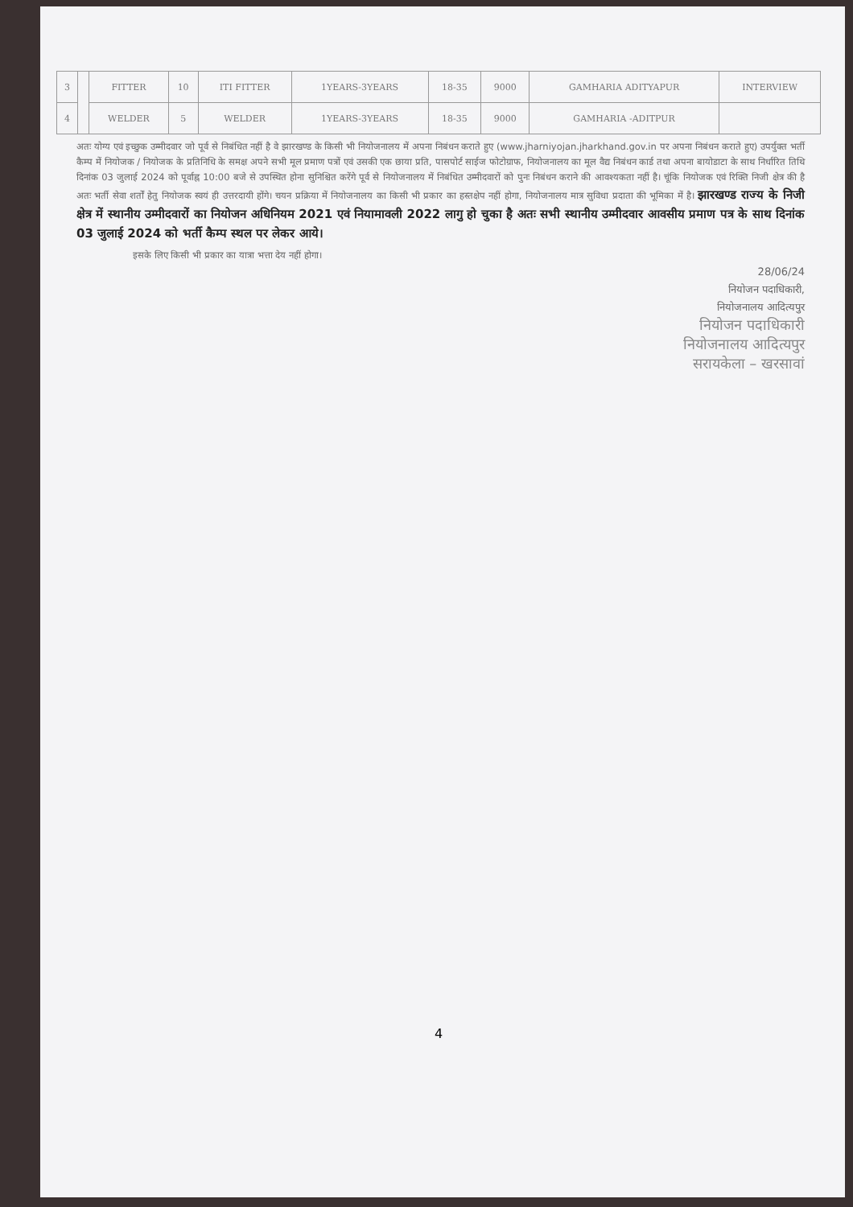| 3 | | FITTER | 10 | ITI FITTER | 1YEARS-3YEARS | 18-35 | 9000 | GAMHARIA ADITYAPUR | INTERVIEW |
| 4 | | WELDER | 5 | WELDER | 1YEARS-3YEARS | 18-35 | 9000 | GAMHARIA -ADITPUR | |
अतः योग्य एवं इच्छुक उम्मीदवार जो पूर्व से निबंधित नहीं है वे झारखण्ड के किसी भी नियोजनालय में अपना निबंधन कराते हुए (www.jharniyojan.jharkhand.gov.in पर अपना निबंधन कराते हुए) उपर्युक्त भर्ती कैम्प में नियोजक / नियोजक के प्रतिनिधि के समक्ष अपने सभी मूल प्रमाण पत्रों एवं उसकी एक छाया प्रति, पासपोर्ट साईज फोटोग्राफ, नियोजनालय का मूल वैद्य निबंधन कार्ड तथा अपना बायोडाटा के साथ निर्धारित तिथि दिनांक 03 जुलाई 2024 को पूर्वाह्न 10:00 बजे से उपस्थित होना सुनिश्चित करेंगे पूर्व से नियोजनालय में निबंधित उम्मीदवारों को पुनः निबंधन कराने की आवश्यकता नहीं है। चूंकि नियोजक एवं रिक्ति निजी क्षेत्र की है अतः भर्ती सेवा शर्तों हेतु नियोजक स्वयं ही उत्तरदायी होंगे। चयन प्रक्रिया में नियोजनालय का किसी भी प्रकार का हस्तक्षेप नहीं होगा, नियोजनालय मात्र सुविधा प्रदाता की भूमिका में है। झारखण्ड राज्य के निजी क्षेत्र में स्थानीय उम्मीदवारों का नियोजन अधिनियम 2021 एवं नियामावली 2022 लागु हो चुका है अतः सभी स्थानीय उम्मीदवार आवसीय प्रमाण पत्र के साथ दिनांक 03 जुलाई 2024 को भर्ती कैम्प स्थल पर लेकर आये।
इसके लिए किसी भी प्रकार का यात्रा भत्ता देय नहीं होगा।
28/06/24
नियोजन पदाधिकारी,
नियोजनालय आदित्यपुर
नियोजन पदाधिकारी
नियोजनालय आदित्यपुर
सरायकेला – खरसावां
4